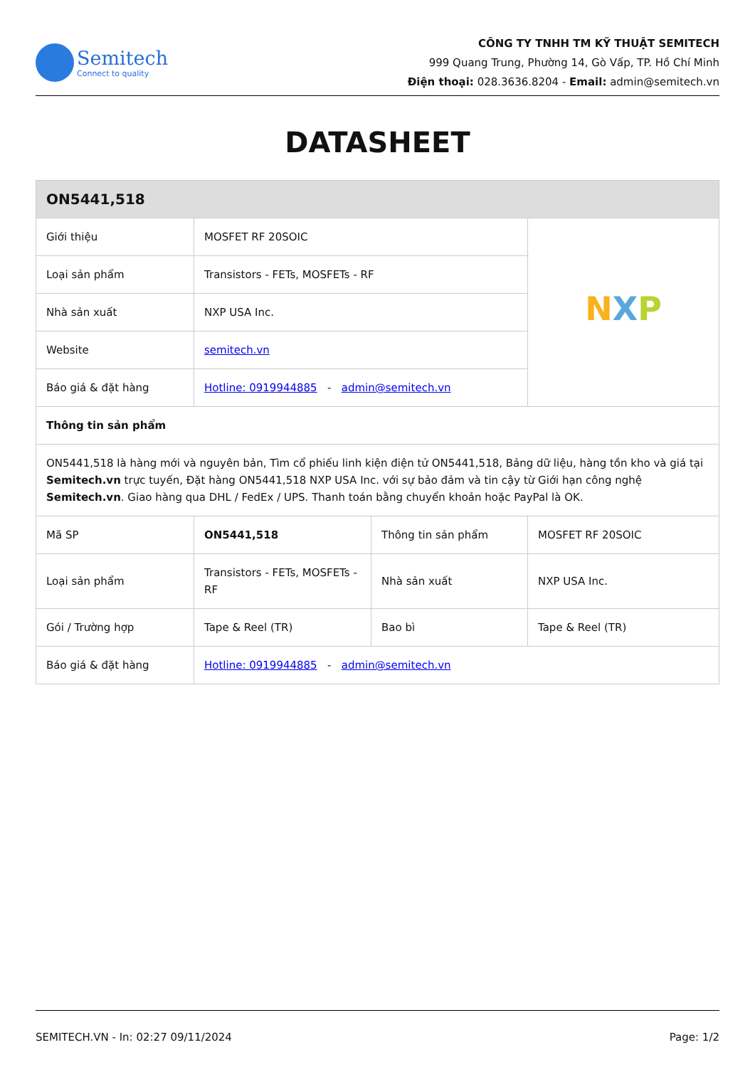Semitech
Connect to quality
CÔNG TY TNHH TM KỸ THUẬT SEMITECH
999 Quang Trung, Phường 14, Gò Vấp, TP. Hồ Chí Minh
Điện thoại: 028.3636.8204 - Email: admin@semitech.vn
DATASHEET
| ON5441,518 | | | |
| Giới thiệu | MOSFET RF 20SOIC | | N X P |
| Loại sản phẩm | Transistors - FETs, MOSFETs - RF | | |
| Nhà sản xuất | NXP USA Inc. | | |
| Website | semitech.vn | | |
| Báo giá & đặt hàng | Hotline: 0919944885 - admin@semitech.vn | | |
| Thông tin sản phẩm | | | |
| ON5441,518 là hàng mới và nguyên bản, Tìm cổ phiếu linh kiện điện tử ON5441,518, Bảng dữ liệu, hàng tồn kho và giá tại Semitech.vn trực tuyến, Đặt hàng ON5441,518 NXP USA Inc. với sự bảo đảm và tin cậy từ Giới hạn công nghệ Semitech.vn . Giao hàng qua DHL / FedEx / UPS. Thanh toán bằng chuyển khoản hoặc PayPal là OK. | | | |
| Mã SP | ON5441,518 | Thông tin sản phẩm | MOSFET RF 20SOIC |
| Loại sản phẩm | Transistors - FETs, MOSFETs - RF | Nhà sản xuất | NXP USA Inc. |
| Gói / Trường hợp | Tape & Reel (TR) | Bao bì | Tape & Reel (TR) |
| Báo giá & đặt hàng | Hotline: 0919944885 - admin@semitech.vn | | |
SEMITECH.VN - In: 02:27 09/11/2024 Page: 1/2